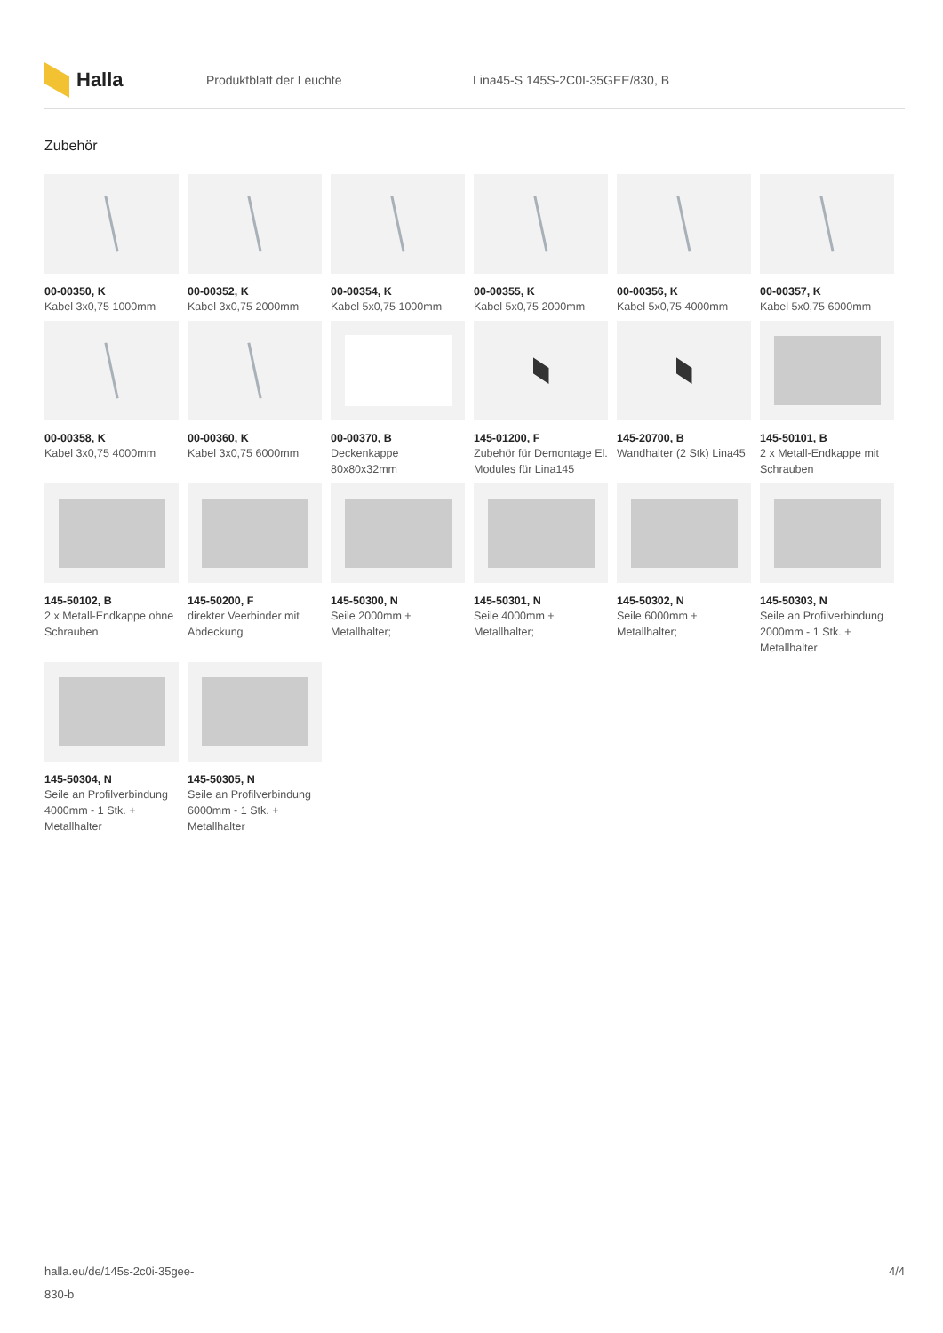Halla
Produktblatt der Leuchte
Lina45-S 145S-2C0I-35GEE/830, B
Zubehör
00-00350, K
Kabel 3x0,75 1000mm
00-00352, K
Kabel 3x0,75 2000mm
00-00354, K
Kabel 5x0,75 1000mm
00-00355, K
Kabel 5x0,75 2000mm
00-00356, K
Kabel 5x0,75 4000mm
00-00357, K
Kabel 5x0,75 6000mm
00-00358, K
Kabel 3x0,75 4000mm
00-00360, K
Kabel 3x0,75 6000mm
00-00370, B
Deckenkappe 80x80x32mm
145-01200, F
Zubehör für Demontage El. Modules für Lina145
145-20700, B
Wandhalter (2 Stk) Lina45
145-50101, B
2 x Metall-Endkappe mit Schrauben
145-50102, B
2 x Metall-Endkappe ohne Schrauben
145-50200, F
direkter Veerbinder mit Abdeckung
145-50300, N
Seile 2000mm + Metallhalter;
145-50301, N
Seile 4000mm + Metallhalter;
145-50302, N
Seile 6000mm + Metallhalter;
145-50303, N
Seile an Profilverbindung 2000mm - 1 Stk. + Metallhalter
145-50304, N
Seile an Profilverbindung 4000mm - 1 Stk. + Metallhalter
145-50305, N
Seile an Profilverbindung 6000mm - 1 Stk. + Metallhalter
halla.eu/de/145s-2c0i-35gee-
830-b
4/4